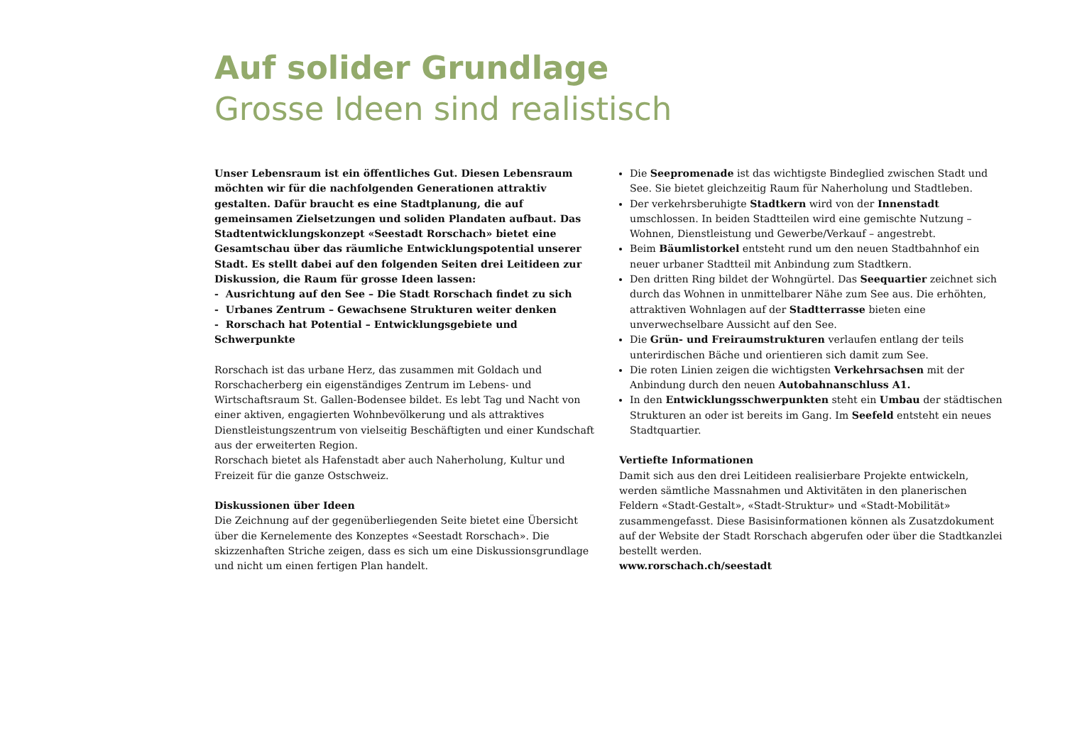Auf solider Grundlage
Grosse Ideen sind realistisch
Unser Lebensraum ist ein öffentliches Gut. Diesen Lebensraum möchten wir für die nachfolgenden Generationen attraktiv gestalten. Dafür braucht es eine Stadtplanung, die auf gemeinsamen Zielsetzungen und soliden Plandaten aufbaut. Das Stadtentwicklungskonzept «Seestadt Rorschach» bietet eine Gesamtschau über das räumliche Entwicklungspotential unserer Stadt. Es stellt dabei auf den folgenden Seiten drei Leitideen zur Diskussion, die Raum für grosse Ideen lassen:
- Ausrichtung auf den See – Die Stadt Rorschach findet zu sich
- Urbanes Zentrum – Gewachsene Strukturen weiter denken
- Rorschach hat Potential – Entwicklungsgebiete und Schwerpunkte
Rorschach ist das urbane Herz, das zusammen mit Goldach und Rorschacherberg ein eigenständiges Zentrum im Lebens- und Wirtschaftsraum St. Gallen-Bodensee bildet. Es lebt Tag und Nacht von einer aktiven, engagierten Wohnbevölkerung und als attraktives Dienstleistungszentrum von vielseitig Beschäftigten und einer Kundschaft aus der erweiterten Region.
Rorschach bietet als Hafenstadt aber auch Naherholung, Kultur und Freizeit für die ganze Ostschweiz.
Diskussionen über Ideen
Die Zeichnung auf der gegenüberliegenden Seite bietet eine Übersicht über die Kernelemente des Konzeptes «Seestadt Rorschach». Die skizzenhaften Striche zeigen, dass es sich um eine Diskussionsgrundlage und nicht um einen fertigen Plan handelt.
Die Seepromenade ist das wichtigste Bindeglied zwischen Stadt und See. Sie bietet gleichzeitig Raum für Naherholung und Stadtleben.
Der verkehrsberuhigte Stadtkern wird von der Innenstadt umschlossen. In beiden Stadtteilen wird eine gemischte Nutzung – Wohnen, Dienstleistung und Gewerbe/Verkauf – angestrebt.
Beim Bäumlistorkel entsteht rund um den neuen Stadtbahnhof ein neuer urbaner Stadtteil mit Anbindung zum Stadtkern.
Den dritten Ring bildet der Wohngürtel. Das Seequartier zeichnet sich durch das Wohnen in unmittelbarer Nähe zum See aus. Die erhöhten, attraktiven Wohnlagen auf der Stadtterrasse bieten eine unverwechselbare Aussicht auf den See.
Die Grün- und Freiraumstrukturen verlaufen entlang der teils unterirdischen Bäche und orientieren sich damit zum See.
Die roten Linien zeigen die wichtigsten Verkehrsachsen mit der Anbindung durch den neuen Autobahnanschluss A1.
In den Entwicklungsschwerpunkten steht ein Umbau der städtischen Strukturen an oder ist bereits im Gang. Im Seefeld entsteht ein neues Stadtquartier.
Vertiefte Informationen
Damit sich aus den drei Leitideen realisierbare Projekte entwickeln, werden sämtliche Massnahmen und Aktivitäten in den planerischen Feldern «Stadt-Gestalt», «Stadt-Struktur» und «Stadt-Mobilität» zusammengefasst. Diese Basisinformationen können als Zusatzdokument auf der Website der Stadt Rorschach abgerufen oder über die Stadtkanzlei bestellt werden.
www.rorschach.ch/seestadt